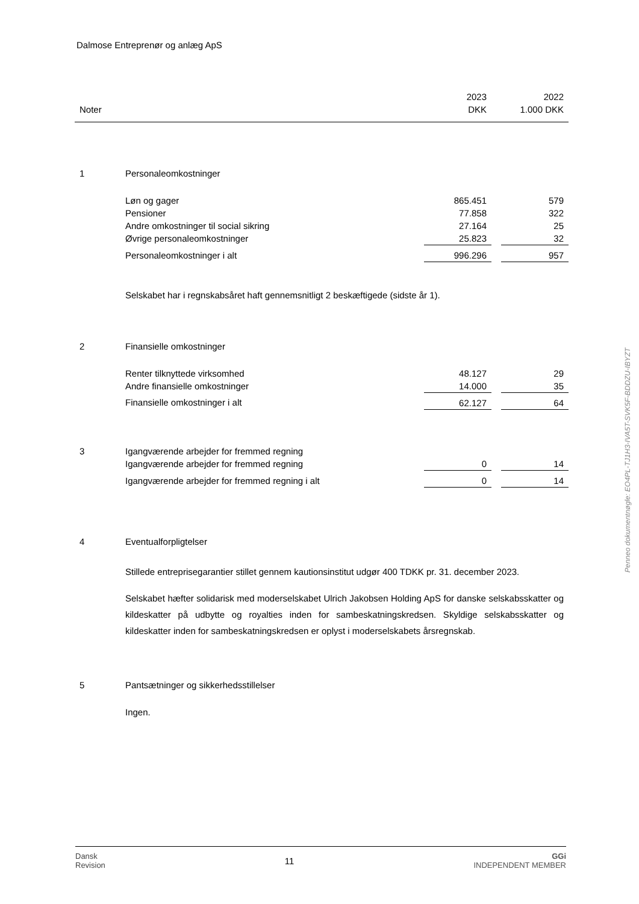Dalmose Entreprenør og anlæg ApS
| | | 2023 | | 2022 |
| --- | --- | --- | --- | --- |
| Noter | | DKK | | 1.000 DKK |
| 1 | Personaleomkostninger | | | |
| | Løn og gager | 865.451 | | 579 |
| | Pensioner | 77.858 | | 322 |
| | Andre omkostninger til social sikring | 27.164 | | 25 |
| | Øvrige personaleomkostninger | 25.823 | | 32 |
| | Personaleomkostninger i alt | 996.296 | | 957 |
| | Selskabet har i regnskabsåret haft gennemsnitligt 2 beskæftigede (sidste år 1). | | | |
| 2 | Finansielle omkostninger | | | |
| | Renter tilknyttede virksomhed | 48.127 | | 29 |
| | Andre finansielle omkostninger | 14.000 | | 35 |
| | Finansielle omkostninger i alt | 62.127 | | 64 |
| 3 | Igangværende arbejder for fremmed regning | | | |
| | Igangværende arbejder for fremmed regning | 0 | | 14 |
| | Igangværende arbejder for fremmed regning i alt | 0 | | 14 |
| 4 | Eventualforpligtelser | | | |
| | Stillede entreprisegarantier stillet gennem kautionsinstitut udgør 400 TDKK pr. 31. december 2023. Selskabet hæfter solidarisk med moderselskabet Ulrich Jakobsen Holding ApS for danske selskabs­skatter og kildeskatter på udbytte og royalties inden for sambeskatningskredsen. Skyldige selskabs­skatter og kildeskatter inden for sambeskatningskredsen er oplyst i moderselskabets årsregnskab. | | | |
| 5 | Pantsætninger og sikkerhedsstillelser | | | |
| | Ingen. | | | |
Penneo dokumentnøgle: EO4PL-TJ1H3-IVA5T-SVK5F-BDDZU-IBYZT
Dansk
Revision 11 GGi
INDEPENDENT MEMBER